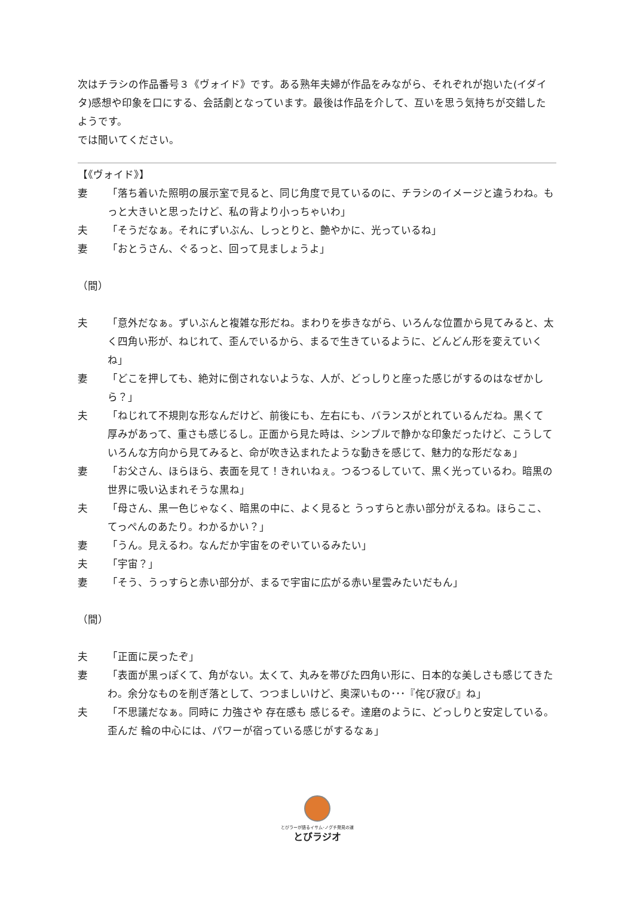次はチラシの作品番号３《ヴォイド》です。ある熟年夫婦が作品をみながら、それぞれが抱いた(イダイタ)感想や印象を口にする、会話劇となっています。最後は作品を介して、互いを思う気持ちが交錯したようです。
では聞いてください。
【《ヴォイド》】
妻 「落ち着いた照明の展示室で見ると、同じ角度で見ているのに、チラシのイメージと違うわね。もっと大きいと思ったけど、私の背より小っちゃいわ」
夫 「そうだなぁ。それにずいぶん、しっとりと、艶やかに、光っているね」
妻 「おとうさん、ぐるっと、回って見ましょうよ」
（間）
夫 「意外だなぁ。ずいぶんと複雑な形だね。まわりを歩きながら、いろんな位置から見てみると、太く四角い形が、ねじれて、歪んでいるから、まるで生きているように、どんどん形を変えていくね」
妻 「どこを押しても、絶対に倒されないような、人が、どっしりと座った感じがするのはなぜかしら？」
夫 「ねじれて不規則な形なんだけど、前後にも、左右にも、バランスがとれているんだね。黒くて 厚みがあって、重さも感じるし。正面から見た時は、シンプルで静かな印象だったけど、こうして いろんな方向から見てみると、命が吹き込まれたような動きを感じて、魅力的な形だなぁ」
妻 「お父さん、ほらほら、表面を見て！きれいねぇ。つるつるしていて、黒く光っているわ。暗黒の世界に吸い込まれそうな黒ね」
夫 「母さん、黒一色じゃなく、暗黒の中に、よく見ると うっすらと赤い部分がえるね。ほらここ、てっぺんのあたり。わかるかい？」
妻 「うん。見えるわ。なんだか宇宙をのぞいているみたい」
夫 「宇宙？」
妻 「そう、うっすらと赤い部分が、まるで宇宙に広がる赤い星雲みたいだもん」
（間）
夫 「正面に戻ったぞ」
妻 「表面が黒っぽくて、角がない。太くて、丸みを帯びた四角い形に、日本的な美しさも感じてきたわ。余分なものを削ぎ落として、つつましいけど、奥深いもの･･･『侘び寂び』ね」
夫 「不思議だなぁ。同時に 力強さや 存在感も 感じるぞ。達磨のように、どっしりと安定している。歪んだ 輪の中心には、パワーが宿っている感じがするなぁ」
とびラーが語るイサム･ノグチ発見の道
とびラジオ